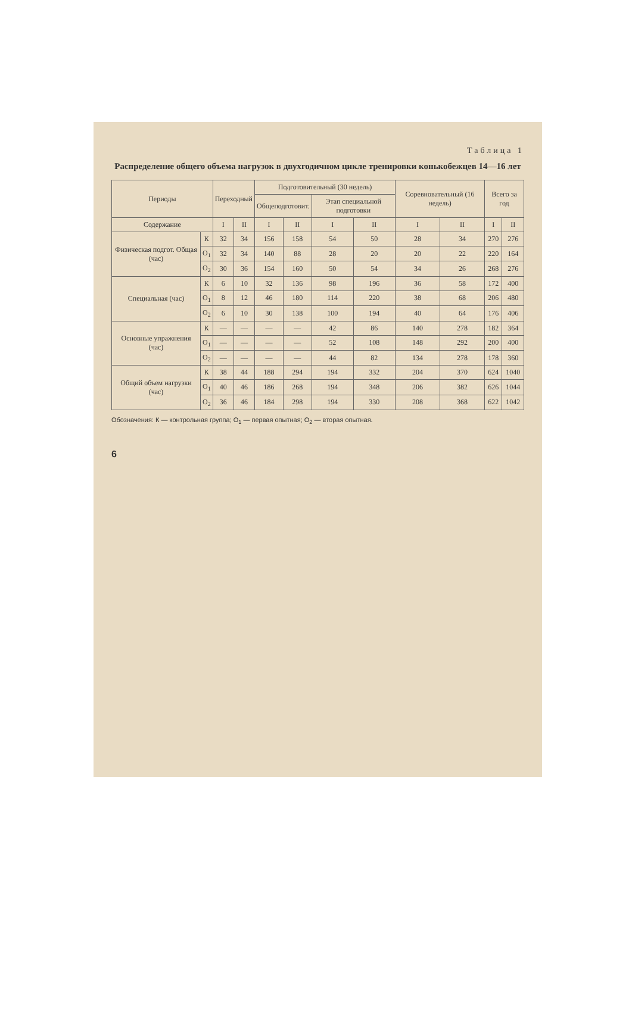Таблица 1
Распределение общего объема нагрузок в двухгодичном цикле тренировки конькобежцев 14—16 лет
| Периоды | | Переходный | | Подготовительный (30 недель) | | | | Соревновательный (16 недель) | | Всего за год | |
| --- | --- | --- | --- | --- | --- | --- | --- | --- | --- | --- | --- |
| | | | | Общеподготовит. | | Этап специальной подготовки | | | | | |
| Содержание | | I | II | I | II | I | II | I | II | I | II |
| Физическая подгот. Общая (час) | К | 32 | 34 | 156 | 158 | 54 | 50 | 28 | 34 | 270 | 276 |
| | О<sub>1</sub> | 32 | 34 | 140 | 88 | 28 | 20 | 20 | 22 | 220 | 164 |
| | О<sub>2</sub> | 30 | 36 | 154 | 160 | 50 | 54 | 34 | 26 | 268 | 276 |
| Специальная (час) | К | 6 | 10 | 32 | 136 | 98 | 196 | 36 | 58 | 172 | 400 |
| | О<sub>1</sub> | 8 | 12 | 46 | 180 | 114 | 220 | 38 | 68 | 206 | 480 |
| | О<sub>2</sub> | 6 | 10 | 30 | 138 | 100 | 194 | 40 | 64 | 176 | 406 |
| Основные упражнения (час) | К | — | — | — | — | 42 | 86 | 140 | 278 | 182 | 364 |
| | О<sub>1</sub> | — | — | — | — | 52 | 108 | 148 | 292 | 200 | 400 |
| | О<sub>2</sub> | — | — | — | — | 44 | 82 | 134 | 278 | 178 | 360 |
| Общий объем нагрузки (час) | К | 38 | 44 | 188 | 294 | 194 | 332 | 204 | 370 | 624 | 1040 |
| | О<sub>1</sub> | 40 | 46 | 186 | 268 | 194 | 348 | 206 | 382 | 626 | 1044 |
| | О<sub>2</sub> | 36 | 46 | 184 | 298 | 194 | 330 | 208 | 368 | 622 | 1042 |
Обозначения: К — контрольная группа; О<sub>1</sub> — первая опытная; О<sub>2</sub> — вторая опытная.
6